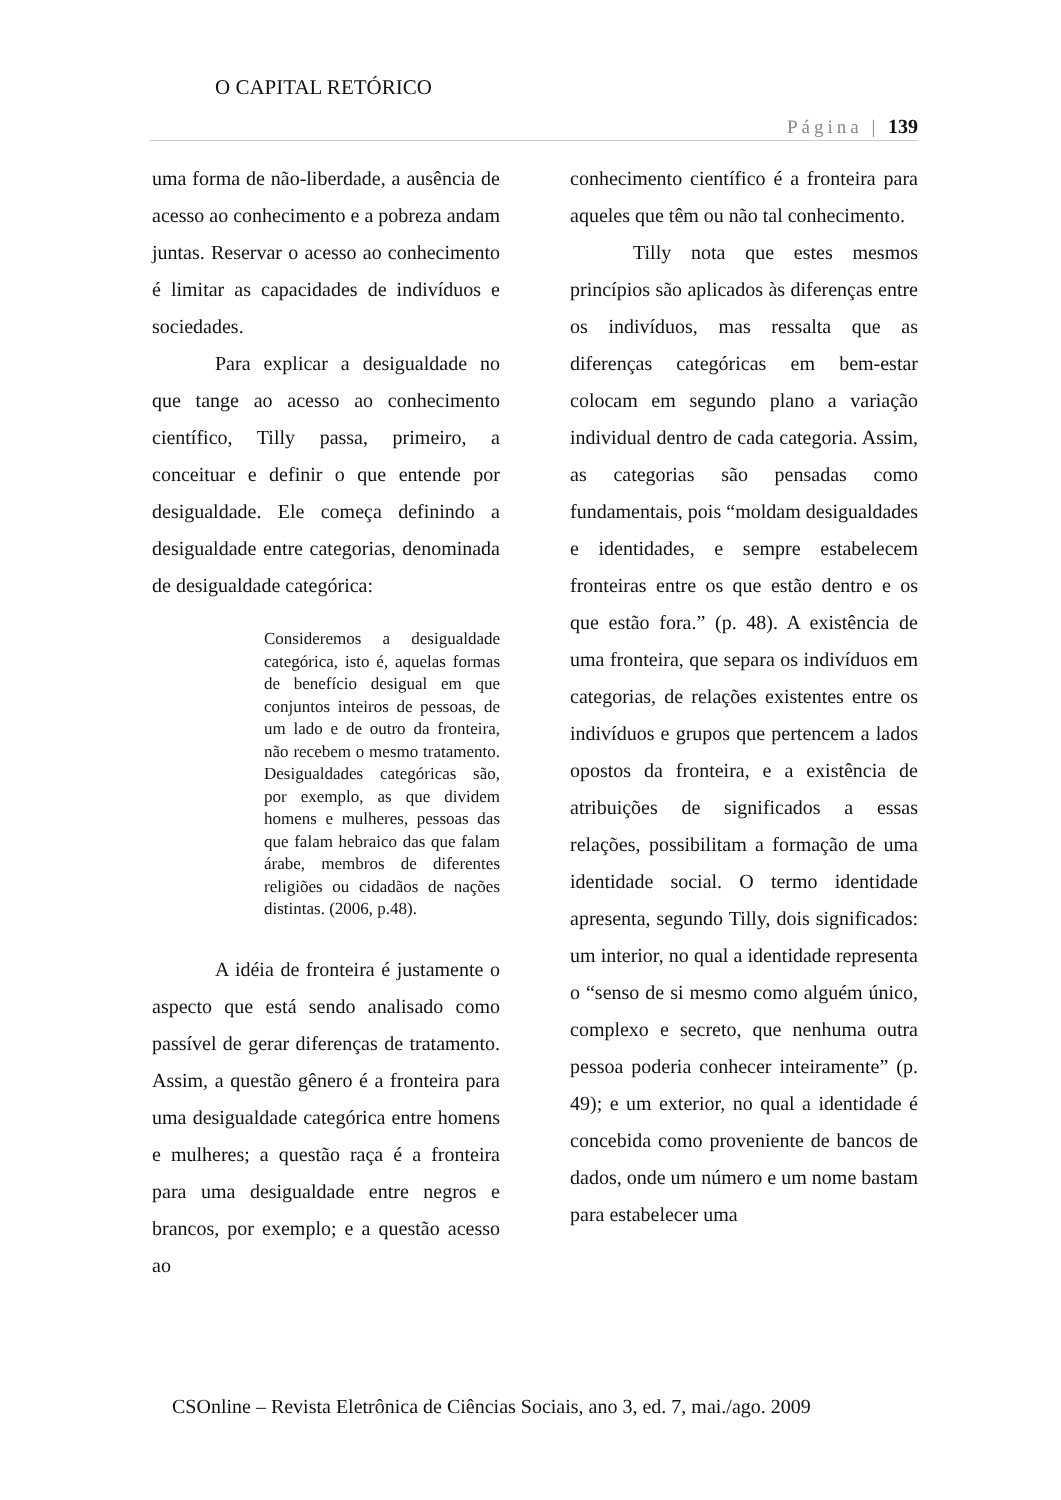O CAPITAL RETÓRICO
Página | 139
uma forma de não-liberdade, a ausência de acesso ao conhecimento e a pobreza andam juntas. Reservar o acesso ao conhecimento é limitar as capacidades de indivíduos e sociedades.
Para explicar a desigualdade no que tange ao acesso ao conhecimento científico, Tilly passa, primeiro, a conceituar e definir o que entende por desigualdade. Ele começa definindo a desigualdade entre categorias, denominada de desigualdade categórica:
Consideremos a desigualdade categórica, isto é, aquelas formas de benefício desigual em que conjuntos inteiros de pessoas, de um lado e de outro da fronteira, não recebem o mesmo tratamento. Desigualdades categóricas são, por exemplo, as que dividem homens e mulheres, pessoas das que falam hebraico das que falam árabe, membros de diferentes religiões ou cidadãos de nações distintas. (2006, p.48).
A idéia de fronteira é justamente o aspecto que está sendo analisado como passível de gerar diferenças de tratamento. Assim, a questão gênero é a fronteira para uma desigualdade categórica entre homens e mulheres; a questão raça é a fronteira para uma desigualdade entre negros e brancos, por exemplo; e a questão acesso ao
conhecimento científico é a fronteira para aqueles que têm ou não tal conhecimento.
Tilly nota que estes mesmos princípios são aplicados às diferenças entre os indivíduos, mas ressalta que as diferenças categóricas em bem-estar colocam em segundo plano a variação individual dentro de cada categoria. Assim, as categorias são pensadas como fundamentais, pois “moldam desigualdades e identidades, e sempre estabelecem fronteiras entre os que estão dentro e os que estão fora.” (p. 48). A existência de uma fronteira, que separa os indivíduos em categorias, de relações existentes entre os indivíduos e grupos que pertencem a lados opostos da fronteira, e a existência de atribuições de significados a essas relações, possibilitam a formação de uma identidade social. O termo identidade apresenta, segundo Tilly, dois significados: um interior, no qual a identidade representa o “senso de si mesmo como alguém único, complexo e secreto, que nenhuma outra pessoa poderia conhecer inteiramente” (p. 49); e um exterior, no qual a identidade é concebida como proveniente de bancos de dados, onde um número e um nome bastam para estabelecer uma
CSOnline – Revista Eletrônica de Ciências Sociais, ano 3, ed. 7, mai./ago. 2009